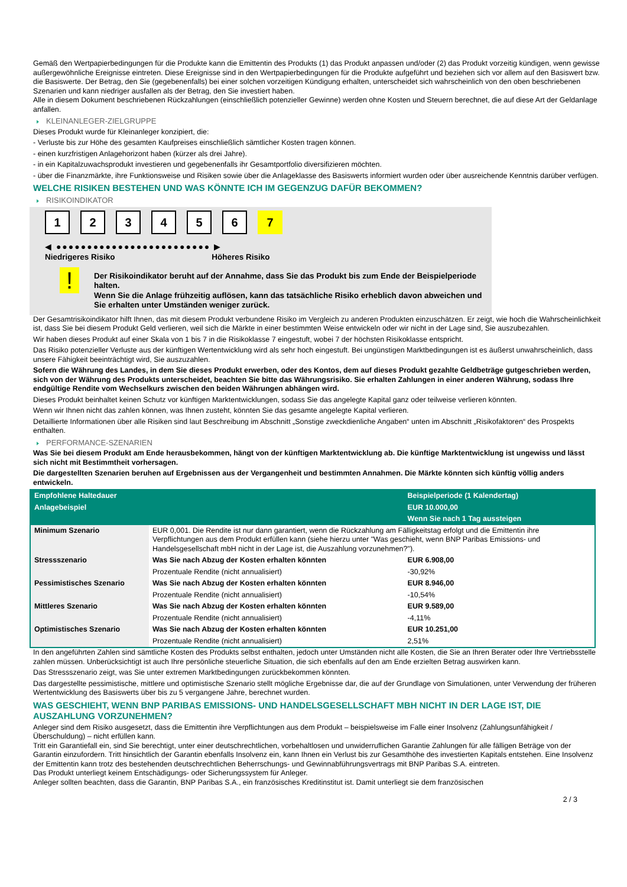Gemäß den Wertpapierbedingungen für die Produkte kann die Emittentin des Produkts (1) das Produkt anpassen und/oder (2) das Produkt vorzeitig kündigen, wenn gewisse außergewöhnliche Ereignisse eintreten. Diese Ereignisse sind in den Wertpapierbedingungen für die Produkte aufgeführt und beziehen sich vor allem auf den Basiswert bzw. die Basiswerte. Der Betrag, den Sie (gegebenenfalls) bei einer solchen vorzeitigen Kündigung erhalten, unterscheidet sich wahrscheinlich von den oben beschriebenen Szenarien und kann niedriger ausfallen als der Betrag, den Sie investiert haben.
Alle in diesem Dokument beschriebenen Rückzahlungen (einschließlich potenzieller Gewinne) werden ohne Kosten und Steuern berechnet, die auf diese Art der Geldanlage anfallen.
KLEINANLEGER-ZIELGRUPPE
Dieses Produkt wurde für Kleinanleger konzipiert, die:
- Verluste bis zur Höhe des gesamten Kaufpreises einschließlich sämtlicher Kosten tragen können.
- einen kurzfristigen Anlagehorizont haben (kürzer als drei Jahre).
- in ein Kapitalzuwachsprodukt investieren und gegebenenfalls ihr Gesamtportfolio diversifizieren möchten.
- über die Finanzmärkte, ihre Funktionsweise und Risiken sowie über die Anlageklasse des Basiswerts informiert wurden oder über ausreichende Kenntnis darüber verfügen.
WELCHE RISIKEN BESTEHEN UND WAS KÖNNTE ICH IM GEGENZUG DAFÜR BEKOMMEN?
RISIKOINDIKATOR
123456 7
◀ ●●●●●●●●●●●●●●●●●●●●●●●●● ▶
Niedrigeres Risiko Höheres Risiko
!
Der Risikoindikator beruht auf der Annahme, dass Sie das Produkt bis zum Ende der Beispielperiode halten.
Wenn Sie die Anlage frühzeitig auflösen, kann das tatsächliche Risiko erheblich davon abweichen und Sie erhalten unter Umständen weniger zurück.
Der Gesamtrisikoindikator hilft Ihnen, das mit diesem Produkt verbundene Risiko im Vergleich zu anderen Produkten einzuschätzen. Er zeigt, wie hoch die Wahrscheinlichkeit ist, dass Sie bei diesem Produkt Geld verlieren, weil sich die Märkte in einer bestimmten Weise entwickeln oder wir nicht in der Lage sind, Sie auszubezahlen.
Wir haben dieses Produkt auf einer Skala von 1 bis 7 in die Risikoklasse 7 eingestuft, wobei 7 der höchsten Risikoklasse entspricht.
Das Risiko potenzieller Verluste aus der künftigen Wertentwicklung wird als sehr hoch eingestuft. Bei ungünstigen Marktbedingungen ist es äußerst unwahrscheinlich, dass unsere Fähigkeit beeinträchtigt wird, Sie auszuzahlen.
Sofern die Währung des Landes, in dem Sie dieses Produkt erwerben, oder des Kontos, dem auf dieses Produkt gezahlte Geldbeträge gutgeschrieben werden, sich von der Währung des Produkts unterscheidet, beachten Sie bitte das Währungsrisiko. Sie erhalten Zahlungen in einer anderen Währung, sodass Ihre endgültige Rendite vom Wechselkurs zwischen den beiden Währungen abhängen wird.
Dieses Produkt beinhaltet keinen Schutz vor künftigen Marktentwicklungen, sodass Sie das angelegte Kapital ganz oder teilweise verlieren könnten.
Wenn wir Ihnen nicht das zahlen können, was Ihnen zusteht, könnten Sie das gesamte angelegte Kapital verlieren.
Detaillierte Informationen über alle Risiken sind laut Beschreibung im Abschnitt „Sonstige zweckdienliche Angaben“ unten im Abschnitt „Risikofaktoren“ des Prospekts enthalten.
PERFORMANCE-SZENARIEN
Was Sie bei diesem Produkt am Ende herausbekommen, hängt von der künftigen Marktentwicklung ab. Die künftige Marktentwicklung ist ungewiss und lässt sich nicht mit Bestimmtheit vorhersagen.
Die dargestellten Szenarien beruhen auf Ergebnissen aus der Vergangenheit und bestimmten Annahmen. Die Märkte könnten sich künftig völlig anders entwickeln.
| Empfohlene Haltedauer | | Beispielperiode (1 Kalendertag) |
| Anlagebeispiel | | EUR 10.000,00 |
| | | Wenn Sie nach 1 Tag aussteigen |
| Minimum Szenario | EUR 0,001. Die Rendite ist nur dann garantiert, wenn die Rückzahlung am Fälligkeitstag erfolgt und die Emittentin ihre Verpflichtungen aus dem Produkt erfüllen kann (siehe hierzu unter "Was geschieht, wenn BNP Paribas Emissions- und Handelsgesellschaft mbH nicht in der Lage ist, die Auszahlung vorzunehmen?"). | |
| Stressszenario | Was Sie nach Abzug der Kosten erhalten könnten | EUR 6.908,00 |
| | Prozentuale Rendite (nicht annualisiert) | -30,92% |
| Pessimistisches Szenario | Was Sie nach Abzug der Kosten erhalten könnten | EUR 8.946,00 |
| | Prozentuale Rendite (nicht annualisiert) | -10,54% |
| Mittleres Szenario | Was Sie nach Abzug der Kosten erhalten könnten | EUR 9.589,00 |
| | Prozentuale Rendite (nicht annualisiert) | -4,11% |
| Optimistisches Szenario | Was Sie nach Abzug der Kosten erhalten könnten | EUR 10.251,00 |
| | Prozentuale Rendite (nicht annualisiert) | 2,51% |
In den angeführten Zahlen sind sämtliche Kosten des Produkts selbst enthalten, jedoch unter Umständen nicht alle Kosten, die Sie an Ihren Berater oder Ihre Vertriebsstelle zahlen müssen. Unberücksichtigt ist auch Ihre persönliche steuerliche Situation, die sich ebenfalls auf den am Ende erzielten Betrag auswirken kann.
Das Stressszenario zeigt, was Sie unter extremen Marktbedingungen zurückbekommen könnten.
Das dargestellte pessimistische, mittlere und optimistische Szenario stellt mögliche Ergebnisse dar, die auf der Grundlage von Simulationen, unter Verwendung der früheren Wertentwicklung des Basiswerts über bis zu 5 vergangene Jahre, berechnet wurden.
WAS GESCHIEHT, WENN BNP PARIBAS EMISSIONS- UND HANDELSGESELLSCHAFT MBH NICHT IN DER LAGE IST, DIE AUSZAHLUNG VORZUNEHMEN?
Anleger sind dem Risiko ausgesetzt, dass die Emittentin ihre Verpflichtungen aus dem Produkt – beispielsweise im Falle einer Insolvenz (Zahlungsunfähigkeit / Überschuldung) – nicht erfüllen kann.
Tritt ein Garantiefall ein, sind Sie berechtigt, unter einer deutschrechtlichen, vorbehaltlosen und unwiderruflichen Garantie Zahlungen für alle fälligen Beträge von der Garantin einzufordern. Tritt hinsichtlich der Garantin ebenfalls Insolvenz ein, kann Ihnen ein Verlust bis zur Gesamthöhe des investierten Kapitals entstehen. Eine Insolvenz der Emittentin kann trotz des bestehenden deutschrechtlichen Beherrschungs- und Gewinnabführungsvertrags mit BNP Paribas S.A. eintreten.
Das Produkt unterliegt keinem Entschädigungs- oder Sicherungssystem für Anleger.
Anleger sollten beachten, dass die Garantin, BNP Paribas S.A., ein französisches Kreditinstitut ist. Damit unterliegt sie dem französischen
2 / 3